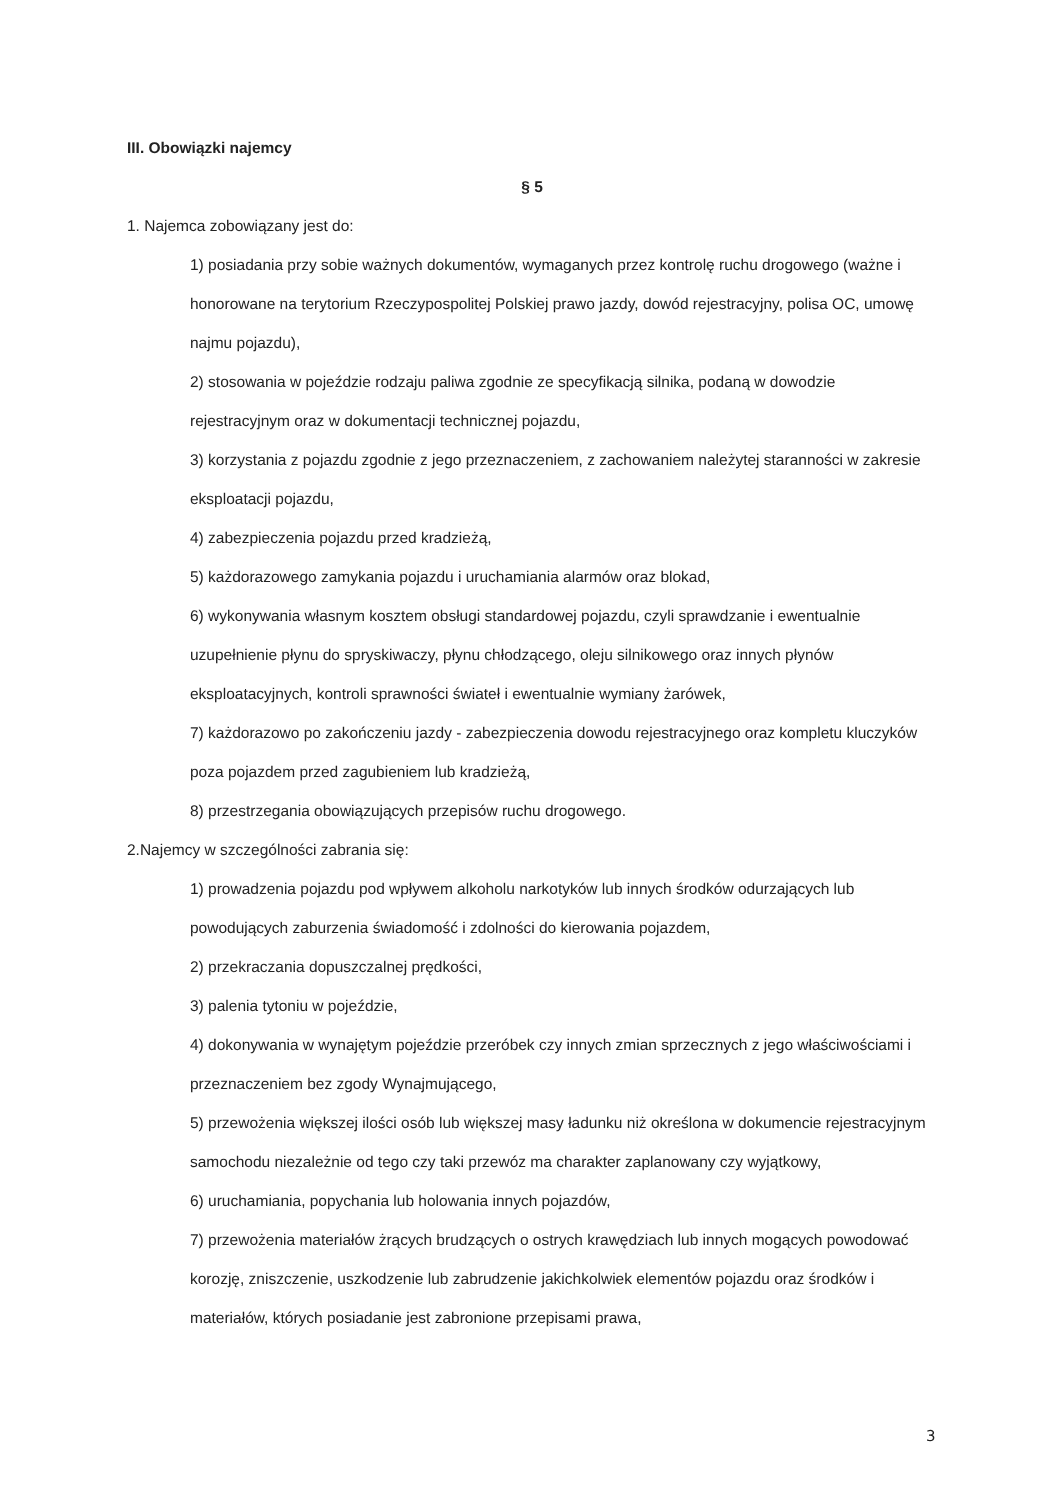III. Obowiązki najemcy
§ 5
1. Najemca zobowiązany jest do:
1) posiadania przy sobie ważnych dokumentów, wymaganych przez kontrolę ruchu drogowego (ważne i honorowane na terytorium Rzeczypospolitej Polskiej prawo jazdy, dowód rejestracyjny, polisa OC, umowę najmu pojazdu),
2) stosowania w pojeździe rodzaju paliwa zgodnie ze specyfikacją silnika, podaną w dowodzie rejestracyjnym oraz w dokumentacji technicznej pojazdu,
3) korzystania z pojazdu zgodnie z jego przeznaczeniem, z zachowaniem należytej staranności w zakresie eksploatacji pojazdu,
4) zabezpieczenia pojazdu przed kradzieżą,
5) każdorazowego zamykania pojazdu i uruchamiania alarmów oraz blokad,
6) wykonywania własnym kosztem obsługi standardowej pojazdu, czyli sprawdzanie i ewentualnie uzupełnienie płynu do spryskiwaczy, płynu chłodzącego, oleju silnikowego oraz innych płynów eksploatacyjnych, kontroli sprawności świateł i ewentualnie wymiany żarówek,
7) każdorazowo po zakończeniu jazdy - zabezpieczenia dowodu rejestracyjnego oraz kompletu kluczyków poza pojazdem przed zagubieniem lub kradzieżą,
8) przestrzegania obowiązujących przepisów ruchu drogowego.
2.Najemcy w szczególności zabrania się:
1) prowadzenia pojazdu pod wpływem alkoholu narkotyków lub innych środków odurzających lub powodujących zaburzenia świadomość i zdolności do kierowania pojazdem,
2) przekraczania dopuszczalnej prędkości,
3) palenia tytoniu w pojeździe,
4) dokonywania w wynajętym pojeździe przeróbek czy innych zmian sprzecznych z jego właściwościami i przeznaczeniem bez zgody Wynajmującego,
5) przewożenia większej ilości osób lub większej masy ładunku niż określona w dokumencie rejestracyjnym samochodu niezależnie od tego czy taki przewóz ma charakter zaplanowany czy wyjątkowy,
6) uruchamiania, popychania lub holowania innych pojazdów,
7) przewożenia materiałów żrących brudzących o ostrych krawędziach lub innych mogących powodować korozję, zniszczenie, uszkodzenie lub zabrudzenie jakichkolwiek elementów pojazdu oraz środków i materiałów, których posiadanie jest zabronione przepisami prawa,
3